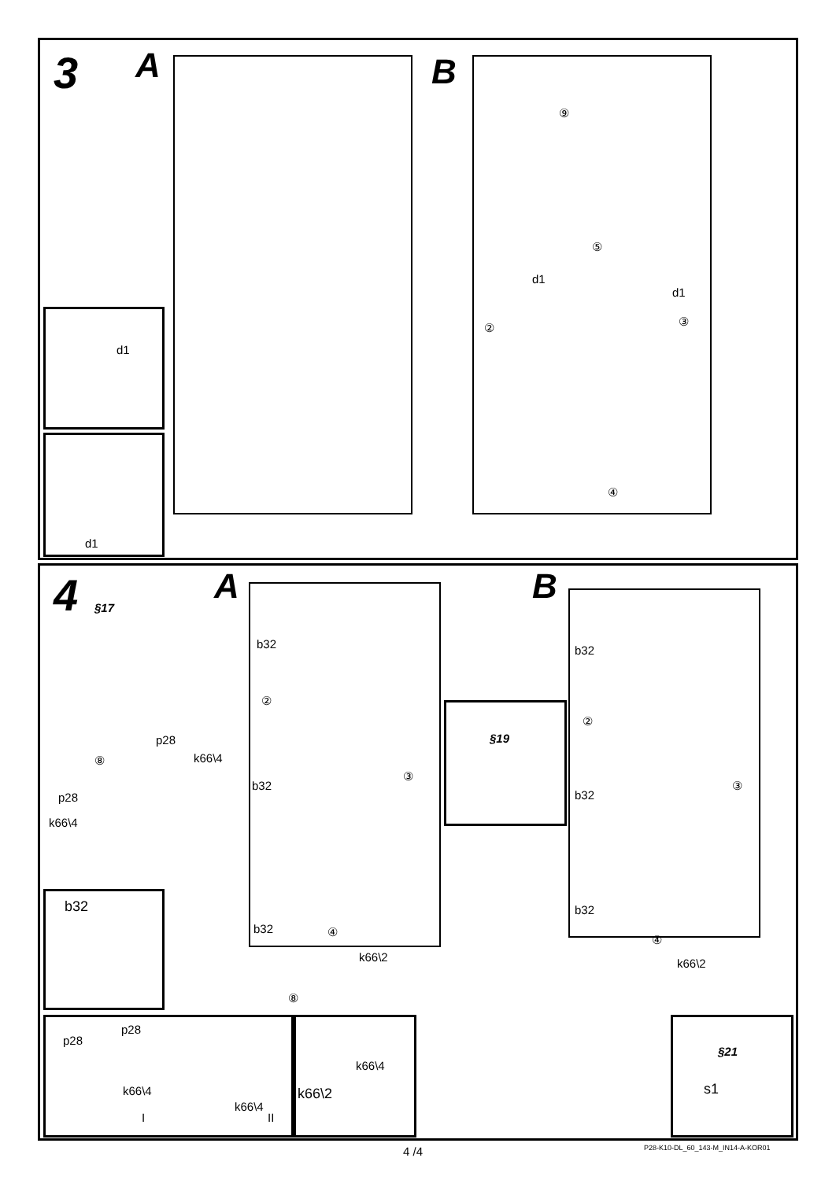3 A B
⑨
⑤
d1
d1
③
②
④
d1
d1
4 §17
A B
b32
②
b32
③
b32 ④
k66\2
⑧
b32
②
b32
③
b32
④
k66\2
§19
p28
⑧ k66\4
p28
k66\4
b32
p28
p28
k66\4
I
k66\4
II
k66\4
k66\2
§21
s1
4 /4
P28-K10-DL_60_143-M_IN14-A-KOR01